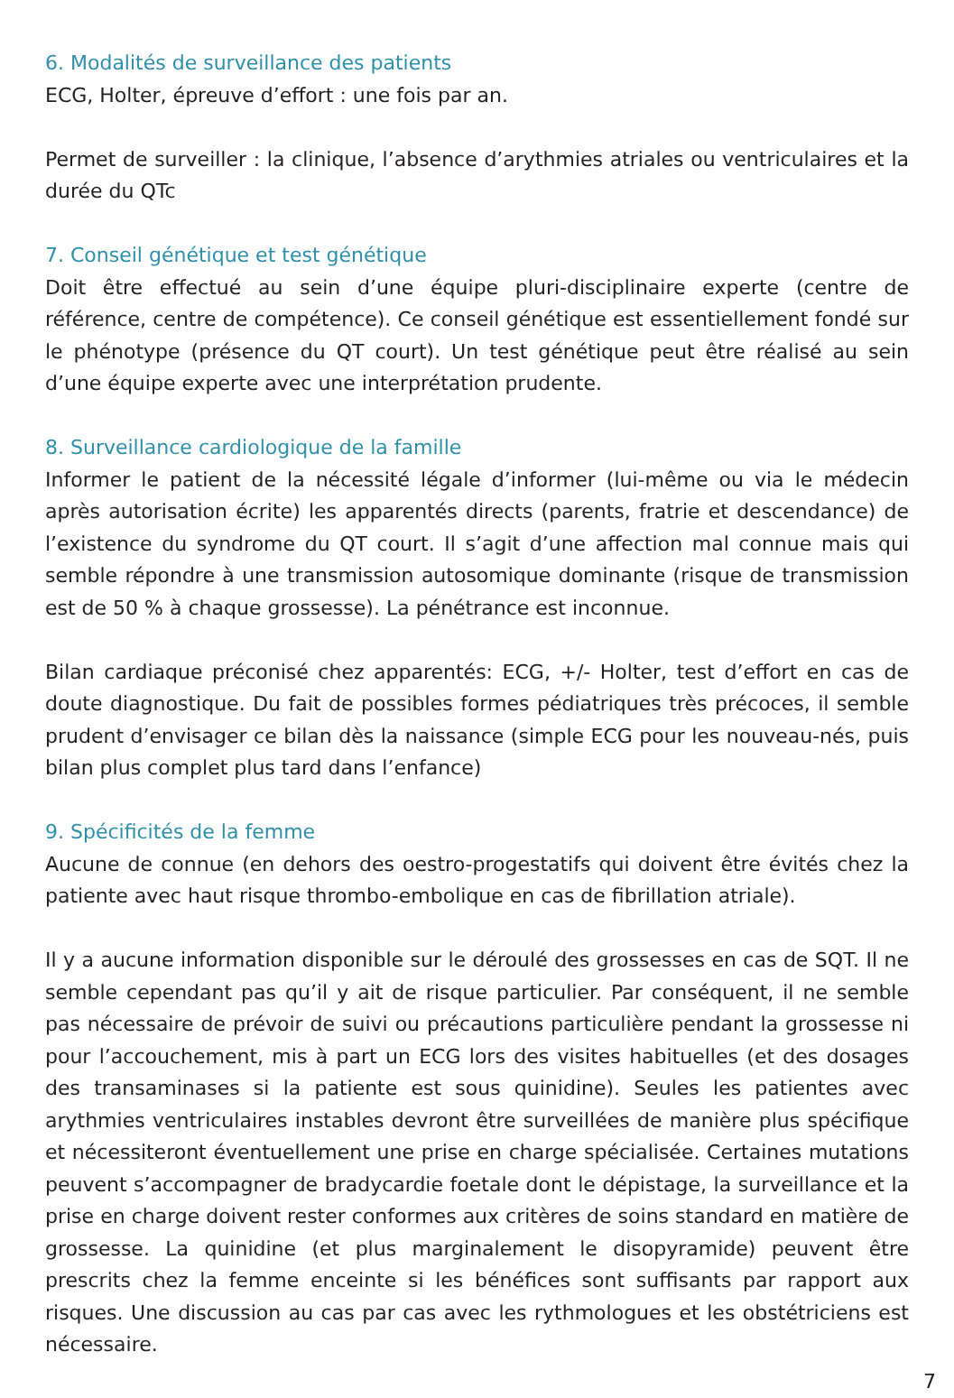6. Modalités de surveillance des patients
ECG, Holter, épreuve d’effort : une fois par an.
Permet de surveiller : la clinique, l’absence d’arythmies atriales ou ventriculaires et la durée du QTc
7. Conseil génétique et test génétique
Doit être effectué au sein d’une équipe pluri-disciplinaire experte (centre de référence, centre de compétence). Ce conseil génétique est essentiellement fondé sur le phénotype (présence du QT court). Un test génétique peut être réalisé au sein d’une équipe experte avec une interprétation prudente.
8. Surveillance cardiologique de la famille
Informer le patient de la nécessité légale d’informer (lui-même ou via le médecin après autorisation écrite) les apparentés directs (parents, fratrie et descendance) de l’existence du syndrome du QT court. Il s’agit d’une affection mal connue mais qui semble répondre à une transmission autosomique dominante (risque de transmission est de 50 % à chaque grossesse). La pénétrance est inconnue.
Bilan cardiaque préconisé chez apparentés: ECG, +/- Holter, test d’effort en cas de doute diagnostique. Du fait de possibles formes pédiatriques très précoces, il semble prudent d’envisager ce bilan dès la naissance (simple ECG pour les nouveau-nés, puis bilan plus complet plus tard dans l’enfance)
9. Spécificités de la femme
Aucune de connue (en dehors des oestro-progestatifs qui doivent être évités chez la patiente avec haut risque thrombo-embolique en cas de fibrillation atriale).
Il y a aucune information disponible sur le déroulé des grossesses en cas de SQT. Il ne semble cependant pas qu’il y ait de risque particulier. Par conséquent, il ne semble pas nécessaire de prévoir de suivi ou précautions particulière pendant la grossesse ni pour l’accouchement, mis à part un ECG lors des visites habituelles (et des dosages des transaminases si la patiente est sous quinidine). Seules les patientes avec arythmies ventriculaires instables devront être surveillées de manière plus spécifique et nécessiteront éventuellement une prise en charge spécialisée. Certaines mutations peuvent s’accompagner de bradycardie foetale dont le dépistage, la surveillance et la prise en charge doivent rester conformes aux critères de soins standard en matière de grossesse. La quinidine (et plus marginalement le disopyramide) peuvent être prescrits chez la femme enceinte si les bénéfices sont suffisants par rapport aux risques. Une discussion au cas par cas avec les rythmologues et les obstétriciens est nécessaire.
7